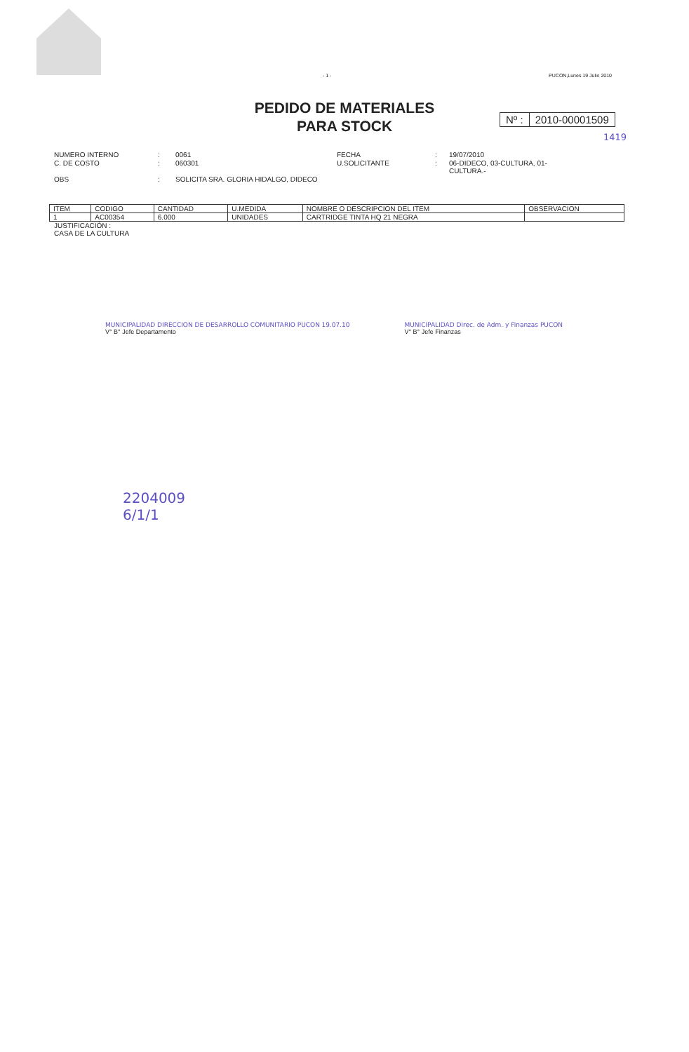- 1 - PUCON,Lunes 19 Julio 2010
PEDIDO DE MATERIALES
PARA STOCK
Nº : 2010-00001509
1419
NUMERO INTERNO
:
0061
FECHA
:
19/07/2010
C. DE COSTO
:
060301
U.SOLICITANTE
:
06-DIDECO, 03-CULTURA, 01-CULTURA.-
OBS
:
SOLICITA SRA. GLORIA HIDALGO, DIDECO
| ITEM | CODIGO | CANTIDAD | U.MEDIDA | NOMBRE O DESCRIPCION DEL ITEM | OBSERVACION |
| --- | --- | --- | --- | --- | --- |
| 1 | AC00354 | 6.000 | UNIDADES | CARTRIDGE TINTA HQ 21 NEGRA | |
JUSTIFICACIÓN :
CASA DE LA CULTURA
MUNICIPALIDAD DIRECCION DE DESARROLLO COMUNITARIO PUCON 19.07.10
V° B° Jefe Departamento
MUNICIPALIDAD Direc. de Adm. y Finanzas PUCON
V° B° Jefe Finanzas
2204009
6/1/1